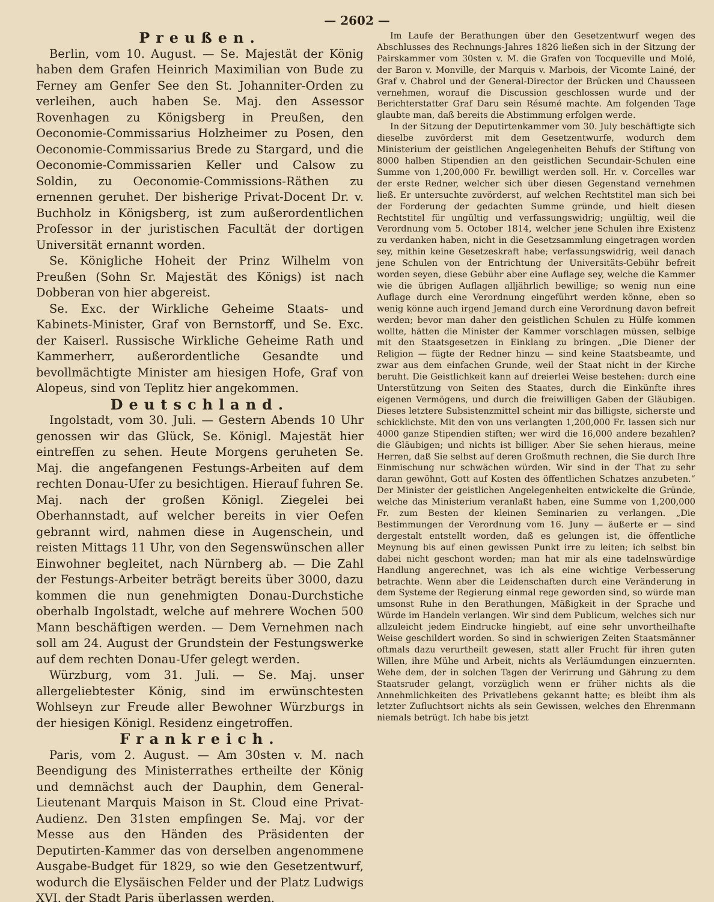— 2602 —
Preußen.
Berlin, vom 10. August. — Se. Majestät der König haben dem Grafen Heinrich Maximilian von Bude zu Ferney am Genfer See den St. Johanniter-Orden zu verleihen, auch haben Se. Maj. den Assessor Rovenhagen zu Königsberg in Preußen, den Oeconomie-Commissarius Holzheimer zu Posen, den Oeconomie-Commissarius Brede zu Stargard, und die Oeconomie-Commissarien Keller und Calsow zu Soldin, zu Oeconomie-Commissions-Räthen zu ernennen geruhet. Der bisherige Privat-Docent Dr. v. Buchholz in Königsberg, ist zum außerordentlichen Professor in der juristischen Facultät der dortigen Universität ernannt worden.
Se. Königliche Hoheit der Prinz Wilhelm von Preußen (Sohn Sr. Majestät des Königs) ist nach Dobberan von hier abgereist.
Se. Exc. der Wirkliche Geheime Staats- und Kabinets-Minister, Graf von Bernstorff, und Se. Exc. der Kaiserl. Russische Wirkliche Geheime Rath und Kammerherr, außerordentliche Gesandte und bevollmächtigte Minister am hiesigen Hofe, Graf von Alopeus, sind von Teplitz hier angekommen.
Deutschland.
Ingolstadt, vom 30. Juli. — Gestern Abends 10 Uhr genossen wir das Glück, Se. Königl. Majestät hier eintreffen zu sehen. Heute Morgens geruheten Se. Maj. die angefangenen Festungs-Arbeiten auf dem rechten Donau-Ufer zu besichtigen. Hierauf fuhren Se. Maj. nach der großen Königl. Ziegelei bei Oberhannstadt, auf welcher bereits in vier Oefen gebrannt wird, nahmen diese in Augenschein, und reisten Mittags 11 Uhr, von den Segenswünschen aller Einwohner begleitet, nach Nürnberg ab. — Die Zahl der Festungs-Arbeiter beträgt bereits über 3000, dazu kommen die nun genehmigten Donau-Durchstiche oberhalb Ingolstadt, welche auf mehrere Wochen 500 Mann beschäftigen werden. — Dem Vernehmen nach soll am 24. August der Grundstein der Festungswerke auf dem rechten Donau-Ufer gelegt werden.
Würzburg, vom 31. Juli. — Se. Maj. unser allergeliebtester König, sind im erwünschtesten Wohlseyn zur Freude aller Bewohner Würzburgs in der hiesigen Königl. Residenz eingetroffen.
Frankreich.
Paris, vom 2. August. — Am 30sten v. M. nach Beendigung des Ministerrathes ertheilte der König und demnächst auch der Dauphin, dem General-Lieutenant Marquis Maison in St. Cloud eine Privat-Audienz. Den 31sten empfingen Se. Maj. vor der Messe aus den Händen des Präsidenten der Deputirten-Kammer das von derselben angenommene Ausgabe-Budget für 1829, so wie den Gesetzentwurf, wodurch die Elysäischen Felder und der Platz Ludwigs XVI. der Stadt Paris überlassen werden.
Im Laufe der Berathungen über den Gesetzentwurf wegen des Abschlusses des Rechnungs-Jahres 1826 ließen sich in der Sitzung der Pairskammer vom 30sten v. M. die Grafen von Tocqueville und Molé, der Baron v. Monville, der Marquis v. Marbois, der Vicomte Lainé, der Graf v. Chabrol und der General-Director der Brücken und Chausseen vernehmen, worauf die Discussion geschlossen wurde und der Berichterstatter Graf Daru sein Résumé machte. Am folgenden Tage glaubte man, daß bereits die Abstimmung erfolgen werde.
In der Sitzung der Deputirtenkammer vom 30. July beschäftigte sich dieselbe zuvörderst mit dem Gesetzentwurfe, wodurch dem Ministerium der geistlichen Angelegenheiten Behufs der Stiftung von 8000 halben Stipendien an den geistlichen Secundair-Schulen eine Summe von 1,200,000 Fr. bewilligt werden soll. Hr. v. Corcelles war der erste Redner, welcher sich über diesen Gegenstand vernehmen ließ. Er untersuchte zuvörderst, auf welchen Rechtstitel man sich bei der Forderung der gedachten Summe gründe, und hielt diesen Rechtstitel für ungültig und verfassungswidrig; ungültig, weil die Verordnung vom 5. October 1814, welcher jene Schulen ihre Existenz zu verdanken haben, nicht in die Gesetzsammlung eingetragen worden sey, mithin keine Gesetzeskraft habe; verfassungswidrig, weil danach jene Schulen von der Entrichtung der Universitäts-Gebühr befreit worden seyen, diese Gebühr aber eine Auflage sey, welche die Kammer wie die übrigen Auflagen alljährlich bewillige; so wenig nun eine Auflage durch eine Verordnung eingeführt werden könne, eben so wenig könne auch irgend Jemand durch eine Verordnung davon befreit werden; bevor man daher den geistlichen Schulen zu Hülfe kommen wollte, hätten die Minister der Kammer vorschlagen müssen, selbige mit den Staatsgesetzen in Einklang zu bringen. „Die Diener der Religion — fügte der Redner hinzu — sind keine Staatsbeamte, und zwar aus dem einfachen Grunde, weil der Staat nicht in der Kirche beruht. Die Geistlichkeit kann auf dreierlei Weise bestehen: durch eine Unterstützung von Seiten des Staates, durch die Einkünfte ihres eigenen Vermögens, und durch die freiwilligen Gaben der Gläubigen. Dieses letztere Subsistenzmittel scheint mir das billigste, sicherste und schicklichste. Mit den von uns verlangten 1,200,000 Fr. lassen sich nur 4000 ganze Stipendien stiften; wer wird die 16,000 andere bezahlen? die Gläubigen; und nichts ist billiger. Aber Sie sehen hieraus, meine Herren, daß Sie selbst auf deren Großmuth rechnen, die Sie durch Ihre Einmischung nur schwächen würden. Wir sind in der That zu sehr daran gewöhnt, Gott auf Kosten des öffentlichen Schatzes anzubeten.“ Der Minister der geistlichen Angelegenheiten entwickelte die Gründe, welche das Ministerium veranlaßt haben, eine Summe von 1,200,000 Fr. zum Besten der kleinen Seminarien zu verlangen. „Die Bestimmungen der Verordnung vom 16. Juny — äußerte er — sind dergestalt entstellt worden, daß es gelungen ist, die öffentliche Meynung bis auf einen gewissen Punkt irre zu leiten; ich selbst bin dabei nicht geschont worden; man hat mir als eine tadelnswürdige Handlung angerechnet, was ich als eine wichtige Verbesserung betrachte. Wenn aber die Leidenschaften durch eine Veränderung in dem Systeme der Regierung einmal rege geworden sind, so würde man umsonst Ruhe in den Berathungen, Mäßigkeit in der Sprache und Würde im Handeln verlangen. Wir sind dem Publicum, welches sich nur allzuleicht jedem Eindrucke hingiebt, auf eine sehr unvortheilhafte Weise geschildert worden. So sind in schwierigen Zeiten Staatsmänner oftmals dazu verurtheilt gewesen, statt aller Frucht für ihren guten Willen, ihre Mühe und Arbeit, nichts als Verläumdungen einzuernten. Wehe dem, der in solchen Tagen der Verirrung und Gährung zu dem Staatsruder gelangt, vorzüglich wenn er früher nichts als die Annehmlichkeiten des Privatlebens gekannt hatte; es bleibt ihm als letzter Zufluchtsort nichts als sein Gewissen, welches den Ehrenmann niemals betrügt. Ich habe bis jetzt